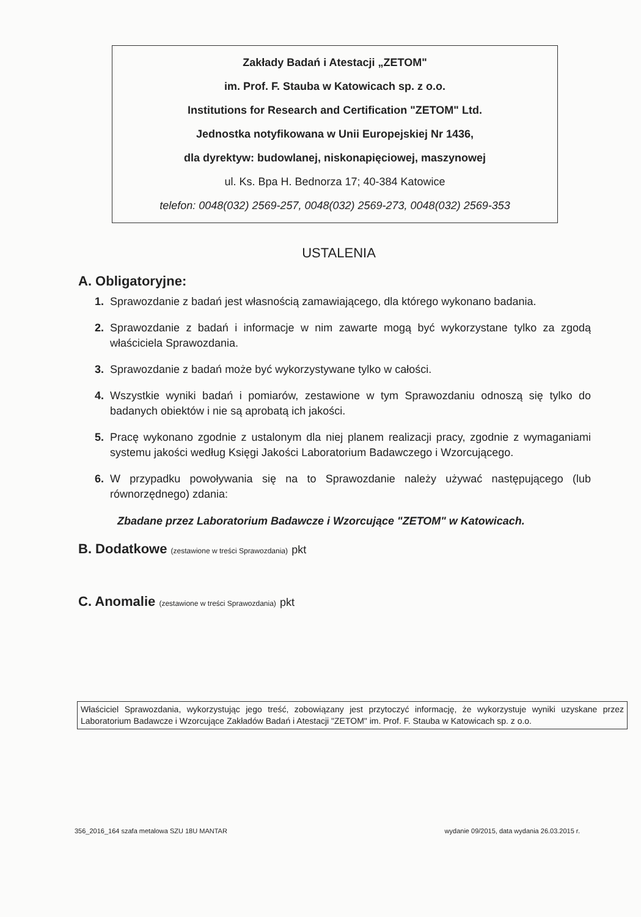Zakłady Badań i Atestacji „ZETOM"
im. Prof. F. Stauba w Katowicach sp. z o.o.
Institutions for Research and Certification "ZETOM" Ltd.
Jednostka notyfikowana w Unii Europejskiej Nr 1436,
dla dyrektyw: budowlanej, niskonapięciowej, maszynowej
ul. Ks. Bpa H. Bednorza 17; 40-384 Katowice
telefon: 0048(032) 2569-257, 0048(032) 2569-273, 0048(032) 2569-353
USTALENIA
A. Obligatoryjne:
1. Sprawozdanie z badań jest własnością zamawiającego, dla którego wykonano badania.
2. Sprawozdanie z badań i informacje w nim zawarte mogą być wykorzystane tylko za zgodą właściciela Sprawozdania.
3. Sprawozdanie z badań może być wykorzystywane tylko w całości.
4. Wszystkie wyniki badań i pomiarów, zestawione w tym Sprawozdaniu odnoszą się tylko do badanych obiektów i nie są aprobatą ich jakości.
5. Pracę wykonano zgodnie z ustalonym dla niej planem realizacji pracy, zgodnie z wymaganiami systemu jakości według Księgi Jakości Laboratorium Badawczego i Wzorcującego.
6. W przypadku powoływania się na to Sprawozdanie należy używać następującego (lub równorzędnego) zdania:
Zbadane przez Laboratorium Badawcze i Wzorcujące "ZETOM" w Katowicach.
B. Dodatkowe (zestawione w treści Sprawozdania) pkt
C. Anomalie (zestawione w treści Sprawozdania) pkt
Właściciel Sprawozdania, wykorzystując jego treść, zobowiązany jest przytoczyć informację, że wykorzystuje wyniki uzyskane przez Laboratorium Badawcze i Wzorcujące Zakładów Badań i Atestacji "ZETOM" im. Prof. F. Stauba w Katowicach sp. z o.o.
356_2016_164 szafa metalowa SZU 18U MANTAR wydanie 09/2015, data wydania 26.03.2015 r.